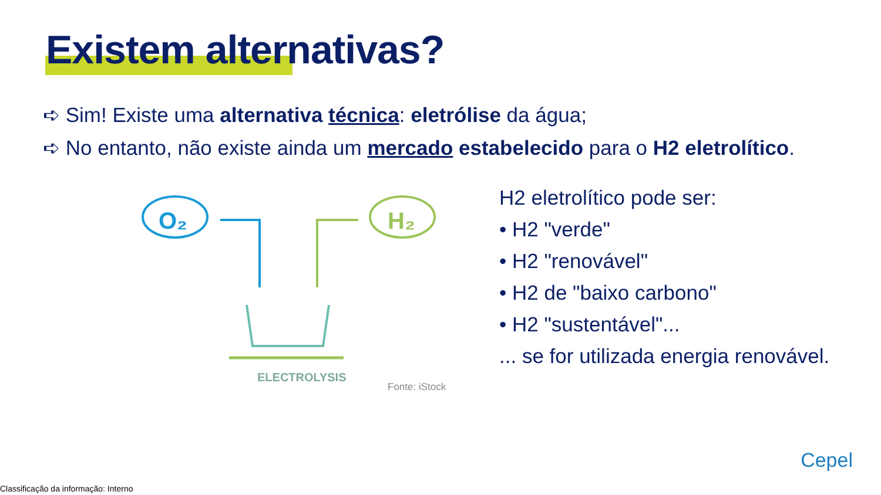Existem alternativas?
➪ Sim! Existe uma alternativa técnica: eletrólise da água;
➪ No entanto, não existe ainda um mercado estabelecido para o H2 eletrolítico.
O₂
H₂
ELECTROLYSIS
Fonte: iStock
H2 eletrolítico pode ser:
• H2 "verde"
• H2 "renovável"
• H2 de "baixo carbono"
• H2 "sustentável"...
... se for utilizada energia renovável.
Cepel
Classificação da informação: Interno